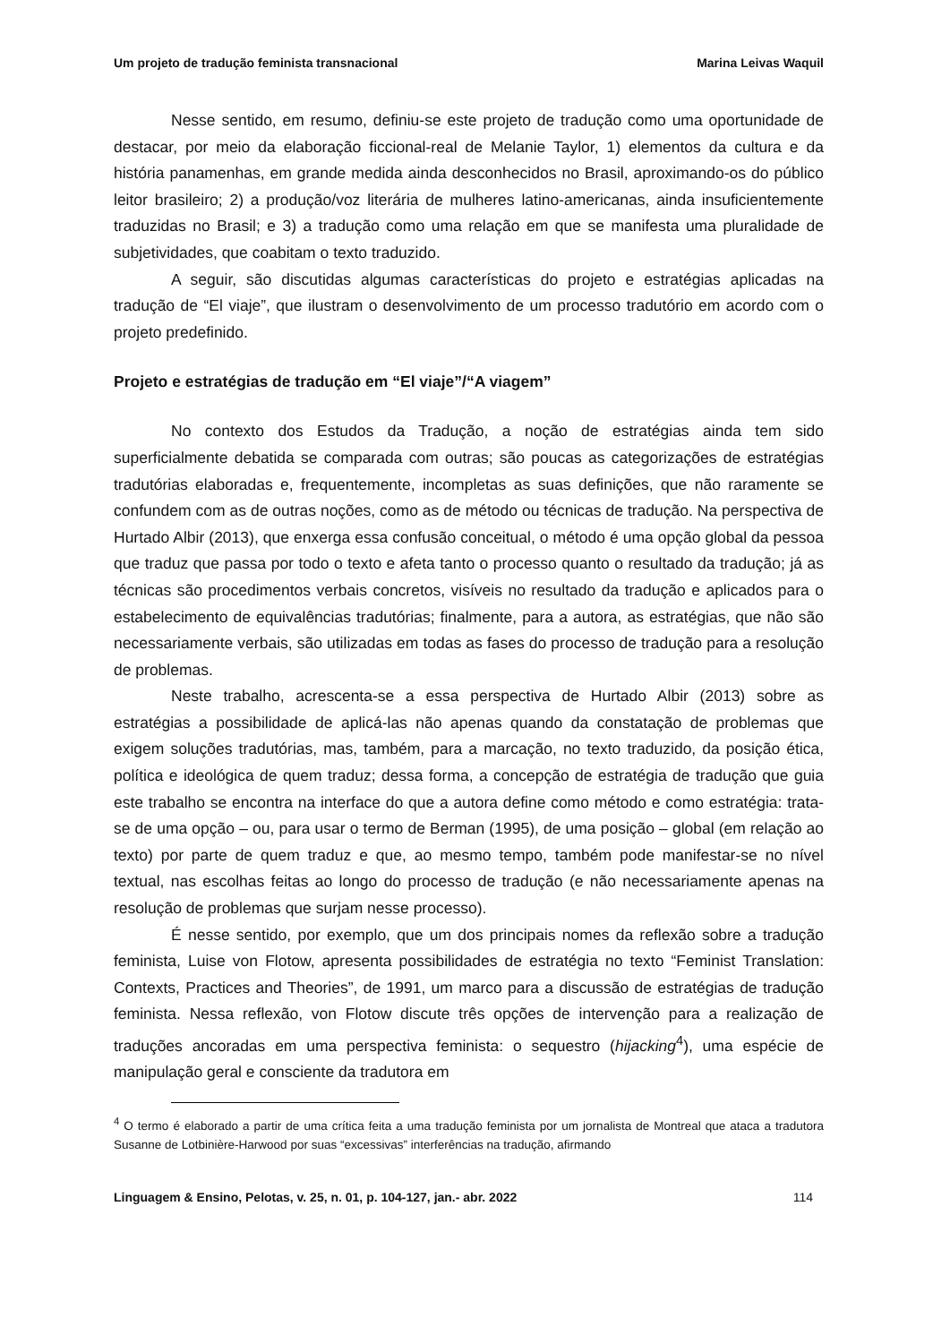Um projeto de tradução feminista transnacional Marina Leivas Waquil
Nesse sentido, em resumo, definiu-se este projeto de tradução como uma oportunidade de destacar, por meio da elaboração ficcional-real de Melanie Taylor, 1) elementos da cultura e da história panamenhas, em grande medida ainda desconhecidos no Brasil, aproximando-os do público leitor brasileiro; 2) a produção/voz literária de mulheres latino-americanas, ainda insuficientemente traduzidas no Brasil; e 3) a tradução como uma relação em que se manifesta uma pluralidade de subjetividades, que coabitam o texto traduzido.
A seguir, são discutidas algumas características do projeto e estratégias aplicadas na tradução de “El viaje”, que ilustram o desenvolvimento de um processo tradutório em acordo com o projeto predefinido.
Projeto e estratégias de tradução em “El viaje”/“A viagem”
No contexto dos Estudos da Tradução, a noção de estratégias ainda tem sido superficialmente debatida se comparada com outras; são poucas as categorizações de estratégias tradutórias elaboradas e, frequentemente, incompletas as suas definições, que não raramente se confundem com as de outras noções, como as de método ou técnicas de tradução. Na perspectiva de Hurtado Albir (2013), que enxerga essa confusão conceitual, o método é uma opção global da pessoa que traduz que passa por todo o texto e afeta tanto o processo quanto o resultado da tradução; já as técnicas são procedimentos verbais concretos, visíveis no resultado da tradução e aplicados para o estabelecimento de equivalências tradutórias; finalmente, para a autora, as estratégias, que não são necessariamente verbais, são utilizadas em todas as fases do processo de tradução para a resolução de problemas.
Neste trabalho, acrescenta-se a essa perspectiva de Hurtado Albir (2013) sobre as estratégias a possibilidade de aplicá-las não apenas quando da constatação de problemas que exigem soluções tradutórias, mas, também, para a marcação, no texto traduzido, da posição ética, política e ideológica de quem traduz; dessa forma, a concepção de estratégia de tradução que guia este trabalho se encontra na interface do que a autora define como método e como estratégia: trata-se de uma opção – ou, para usar o termo de Berman (1995), de uma posição – global (em relação ao texto) por parte de quem traduz e que, ao mesmo tempo, também pode manifestar-se no nível textual, nas escolhas feitas ao longo do processo de tradução (e não necessariamente apenas na resolução de problemas que surjam nesse processo).
É nesse sentido, por exemplo, que um dos principais nomes da reflexão sobre a tradução feminista, Luise von Flotow, apresenta possibilidades de estratégia no texto “Feminist Translation: Contexts, Practices and Theories”, de 1991, um marco para a discussão de estratégias de tradução feminista. Nessa reflexão, von Flotow discute três opções de intervenção para a realização de traduções ancoradas em uma perspectiva feminista: o sequestro (hijacking<sup>4</sup>), uma espécie de manipulação geral e consciente da tradutora em
<sup>4</sup> O termo é elaborado a partir de uma crítica feita a uma tradução feminista por um jornalista de Montreal que ataca a tradutora Susanne de Lotbinière-Harwood por suas “excessivas” interferências na tradução, afirmando
Linguagem & Ensino, Pelotas, v. 25, n. 01, p. 104-127, jan.- abr. 2022 114